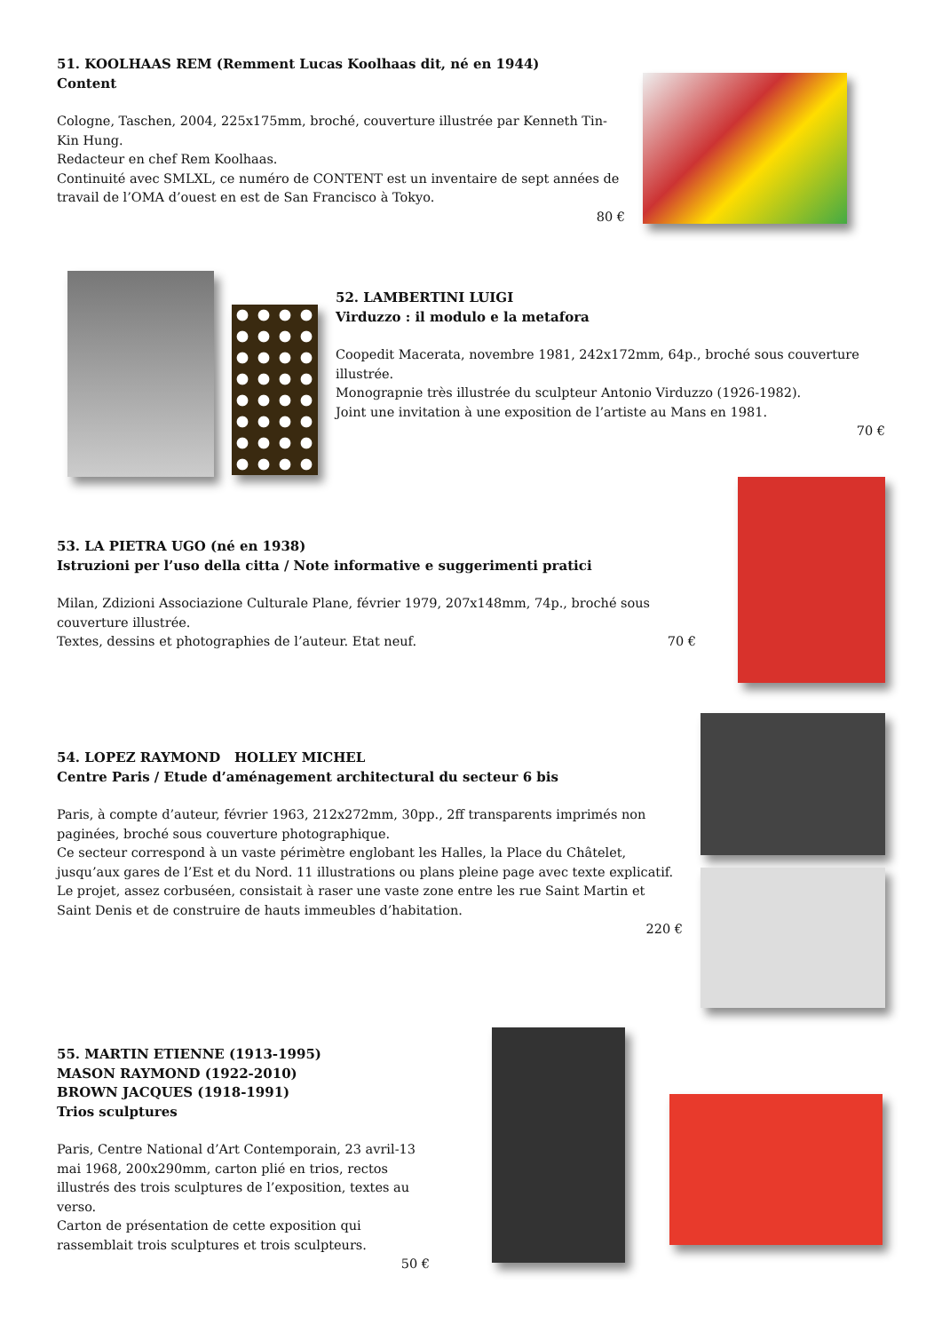51. KOOLHAAS REM (Remment Lucas Koolhaas dit, né en 1944)
Content
Cologne, Taschen, 2004, 225x175mm, broché, couverture illustrée par Kenneth Tin-Kin Hung.
Redacteur en chef Rem Koolhaas.
Continuité avec SMLXL, ce numéro de CONTENT est un inventaire de sept années de travail de l’OMA d’ouest en est de San Francisco à Tokyo.
80 €
52. LAMBERTINI LUIGI
Virduzzo : il modulo e la metafora
Coopedit Macerata, novembre 1981, 242x172mm, 64p., broché sous couverture illustrée.
Monograpnie très illustrée du sculpteur Antonio Virduzzo (1926-1982).
Joint une invitation à une exposition de l’artiste au Mans en 1981.
70 €
53. LA PIETRA UGO (né en 1938)
Istruzioni per l’uso della citta / Note informative e suggerimenti pratici
Milan, Zdizioni Associazione Culturale Plane, février 1979, 207x148mm, 74p., broché sous couverture illustrée.
Textes, dessins et photographies de l’auteur. Etat neuf. 70 €
54. LOPEZ RAYMOND HOLLEY MICHEL
Centre Paris / Etude d’aménagement architectural du secteur 6 bis
Paris, à compte d’auteur, février 1963, 212x272mm, 30pp., 2ff transparents imprimés non paginées, broché sous couverture photographique.
Ce secteur correspond à un vaste périmètre englobant les Halles, la Place du Châtelet, jusqu’aux gares de l’Est et du Nord. 11 illustrations ou plans pleine page avec texte explicatif.
Le projet, assez corbuséen, consistait à raser une vaste zone entre les rue Saint Martin et Saint Denis et de construire de hauts immeubles d’habitation.
220 €
55. MARTIN ETIENNE (1913-1995)
MASON RAYMOND (1922-2010)
BROWN JACQUES (1918-1991)
Trios sculptures
Paris, Centre National d’Art Contemporain, 23 avril-13 mai 1968, 200x290mm, carton plié en trios, rectos illustrés des trois sculptures de l’exposition, textes au verso.
Carton de présentation de cette exposition qui rassemblait trois sculptures et trois sculpteurs.
50 €